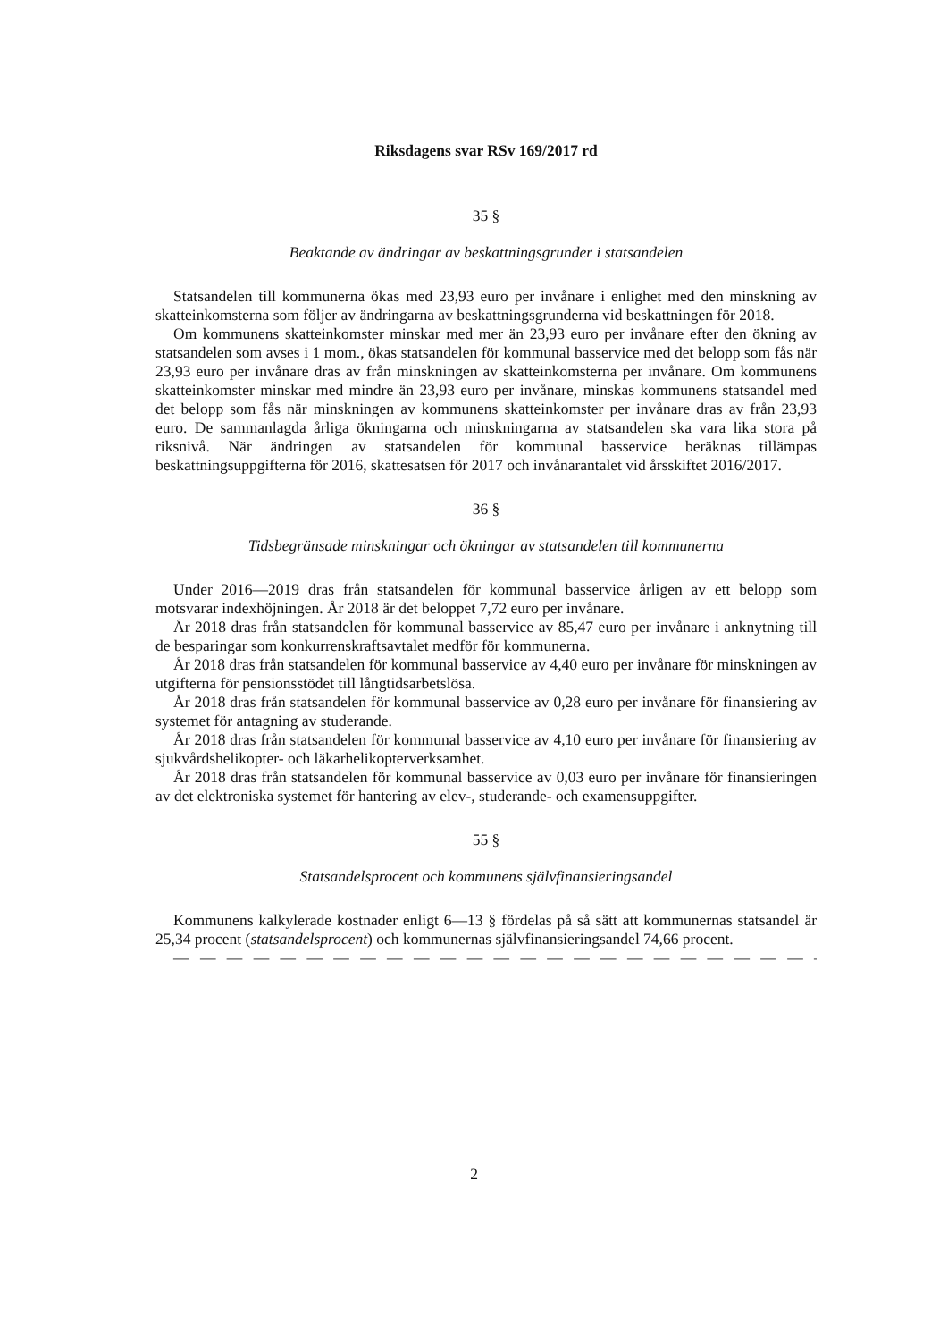Riksdagens svar RSv 169/2017 rd
35 §
Beaktande av ändringar av beskattningsgrunder i statsandelen
Statsandelen till kommunerna ökas med 23,93 euro per invånare i enlighet med den minskning av skatteinkomsterna som följer av ändringarna av beskattningsgrunderna vid beskattningen för 2018.
Om kommunens skatteinkomster minskar med mer än 23,93 euro per invånare efter den ökning av statsandelen som avses i 1 mom., ökas statsandelen för kommunal basservice med det belopp som fås när 23,93 euro per invånare dras av från minskningen av skatteinkomsterna per invånare. Om kommunens skatteinkomster minskar med mindre än 23,93 euro per invånare, minskas kommunens statsandel med det belopp som fås när minskningen av kommunens skatteinkomster per invånare dras av från 23,93 euro. De sammanlagda årliga ökningarna och minskningarna av statsandelen ska vara lika stora på riksnivå. När ändringen av statsandelen för kommunal basservice beräknas tillämpas beskattningsuppgifterna för 2016, skattesatsen för 2017 och invånarantalet vid årsskiftet 2016/2017.
36 §
Tidsbegränsade minskningar och ökningar av statsandelen till kommunerna
Under 2016—2019 dras från statsandelen för kommunal basservice årligen av ett belopp som motsvarar indexhöjningen. År 2018 är det beloppet 7,72 euro per invånare.
År 2018 dras från statsandelen för kommunal basservice av 85,47 euro per invånare i anknytning till de besparingar som konkurrenskraftsavtalet medför för kommunerna.
År 2018 dras från statsandelen för kommunal basservice av 4,40 euro per invånare för minskningen av utgifterna för pensionsstödet till långtidsarbetslösa.
År 2018 dras från statsandelen för kommunal basservice av 0,28 euro per invånare för finansiering av systemet för antagning av studerande.
År 2018 dras från statsandelen för kommunal basservice av 4,10 euro per invånare för finansiering av sjukvårdshelikopter- och läkarhelikopterverksamhet.
År 2018 dras från statsandelen för kommunal basservice av 0,03 euro per invånare för finansieringen av det elektroniska systemet för hantering av elev-, studerande- och examensuppgifter.
55 §
Statsandelsprocent och kommunens självfinansieringsandel
Kommunens kalkylerade kostnader enligt 6—13 § fördelas på så sätt att kommunernas statsandel är 25,34 procent (statsandelsprocent) och kommunernas självfinansieringsandel 74,66 procent.
— — — — — — — — — — — — — — — — — — — — — — — — — —
2